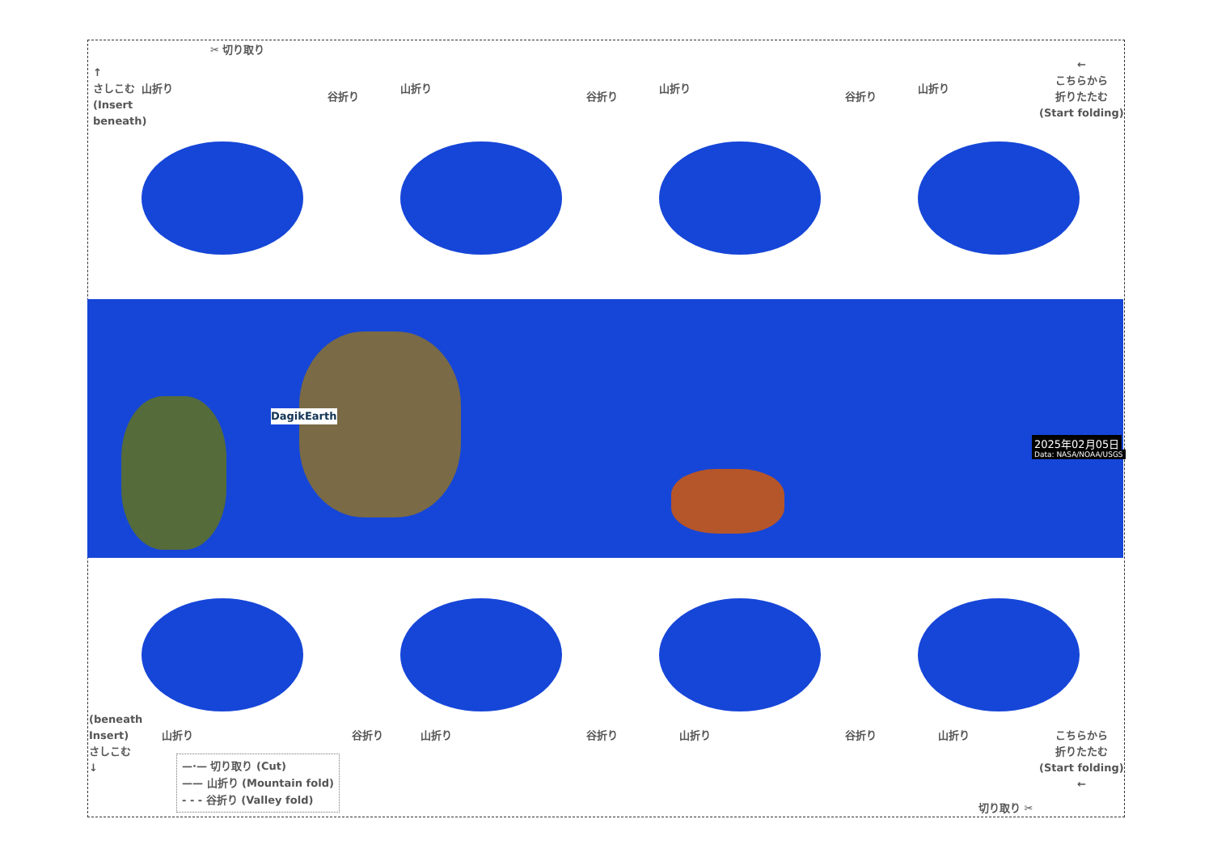✂ 切り取り
↑
さしこむ
(Insert
beneath)
山折り
谷折り
山折り
谷折り
山折り
谷折り
山折り
←
こちらから
折りたたむ
(Start folding)
DagikEarth
2025年02月05日
Data: NASA/NOAA/USGS
(beneath
Insert)
さしこむ
↓
山折り 谷折り 山折り 谷折り 山折り 谷折り 山折り
こちらから
折りたたむ
(Start folding)
←
切り取り ✂
—·— 切り取り (Cut)
—— 山折り (Mountain fold)
- - - 谷折り (Valley fold)